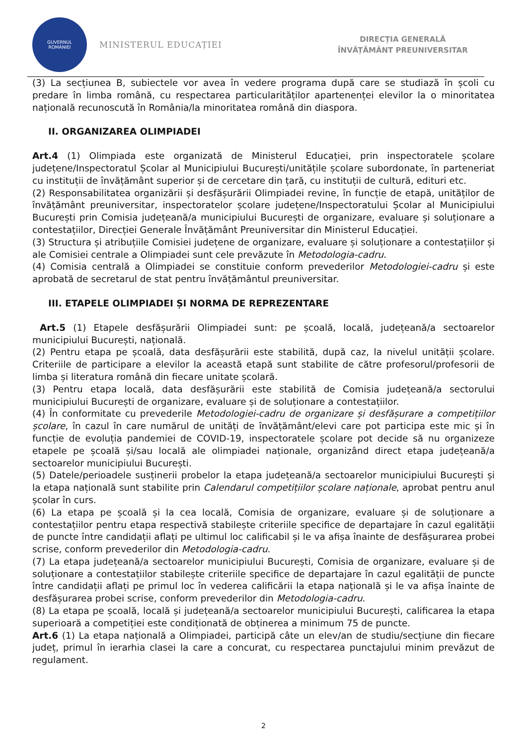GUVERNUL
ROMÂNIEI
MINISTERUL EDUCAȚIEI
DIRECȚIA GENERALĂ
ÎNVĂȚĂMÂNT PREUNIVERSITAR
(3) La secțiunea B, subiectele vor avea în vedere programa după care se studiază în școli cu predare în limba română, cu respectarea particularităților apartenenței elevilor la o minoritatea națională recunoscută în România/la minoritatea română din diaspora.
II. ORGANIZAREA OLIMPIADEI
Art.4 (1) Olimpiada este organizată de Ministerul Educației, prin inspectoratele școlare județene/Inspectoratul Școlar al Municipiului București/unitățile școlare subordonate, în parteneriat cu instituții de învățământ superior și de cercetare din țară, cu instituții de cultură, edituri etc.
(2) Responsabilitatea organizării și desfășurării Olimpiadei revine, în funcție de etapă, unităților de învățământ preuniversitar, inspectoratelor școlare județene/Inspectoratului Școlar al Municipiului București prin Comisia județeană/a municipiului București de organizare, evaluare și soluționare a contestațiilor, Direcției Generale Învățământ Preuniversitar din Ministerul Educației.
(3) Structura și atribuțiile Comisiei județene de organizare, evaluare și soluționare a contestațiilor și ale Comisiei centrale a Olimpiadei sunt cele prevăzute în Metodologia-cadru.
(4) Comisia centrală a Olimpiadei se constituie conform prevederilor Metodologiei-cadru și este aprobată de secretarul de stat pentru învățământul preuniversitar.
III. ETAPELE OLIMPIADEI ȘI NORMA DE REPREZENTARE
Art.5 (1) Etapele desfășurării Olimpiadei sunt: pe școală, locală, județeană/a sectoarelor municipiului București, națională.
(2) Pentru etapa pe școală, data desfășurării este stabilită, după caz, la nivelul unității școlare. Criteriile de participare a elevilor la această etapă sunt stabilite de către profesorul/profesorii de limba și literatura română din fiecare unitate școlară.
(3) Pentru etapa locală, data desfășurării este stabilită de Comisia județeană/a sectorului municipiului București de organizare, evaluare și de soluționare a contestațiilor.
(4) În conformitate cu prevederile Metodologiei-cadru de organizare și desfășurare a competițiilor școlare, în cazul în care numărul de unități de învățământ/elevi care pot participa este mic și în funcție de evoluția pandemiei de COVID-19, inspectoratele școlare pot decide să nu organizeze etapele pe școală și/sau locală ale olimpiadei naționale, organizând direct etapa județeană/a sectoarelor municipiului București.
(5) Datele/perioadele susținerii probelor la etapa județeană/a sectoarelor municipiului București și la etapa națională sunt stabilite prin Calendarul competițiilor școlare naționale, aprobat pentru anul școlar în curs.
(6) La etapa pe școală și la cea locală, Comisia de organizare, evaluare și de soluționare a contestațiilor pentru etapa respectivă stabilește criteriile specifice de departajare în cazul egalității de puncte între candidații aflați pe ultimul loc calificabil și le va afișa înainte de desfășurarea probei scrise, conform prevederilor din Metodologia-cadru.
(7) La etapa județeană/a sectoarelor municipiului București, Comisia de organizare, evaluare și de soluționare a contestațiilor stabilește criteriile specifice de departajare în cazul egalității de puncte între candidații aflați pe primul loc în vederea calificării la etapa națională și le va afișa înainte de desfășurarea probei scrise, conform prevederilor din Metodologia-cadru.
(8) La etapa pe școală, locală și județeană/a sectoarelor municipiului București, calificarea la etapa superioară a competiției este condiționată de obținerea a minimum 75 de puncte.
Art.6 (1) La etapa națională a Olimpiadei, participă câte un elev/an de studiu/secțiune din fiecare județ, primul în ierarhia clasei la care a concurat, cu respectarea punctajului minim prevăzut de regulament.
2